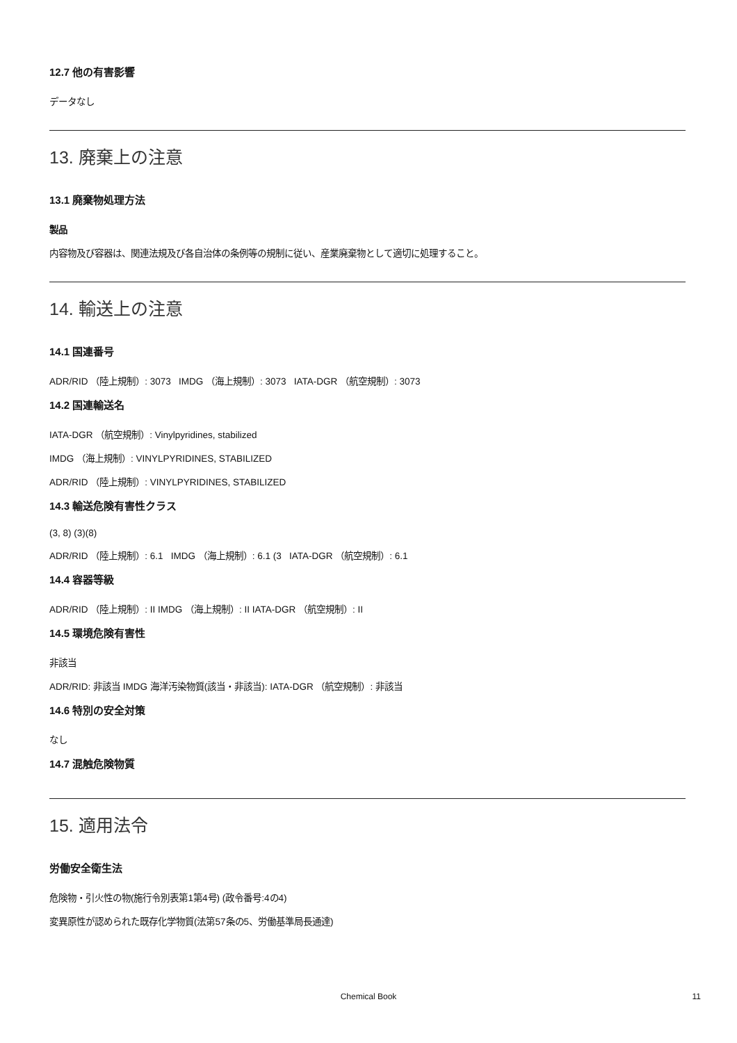12.7 他の有害影響
データなし
13. 廃棄上の注意
13.1 廃棄物処理方法
製品
内容物及び容器は、関連法規及び各自治体の条例等の規制に従い、産業廃棄物として適切に処理すること。
14. 輸送上の注意
14.1 国連番号
ADR/RID （陸上規制）: 3073 IMDG （海上規制）: 3073 IATA-DGR （航空規制）: 3073
14.2 国連輸送名
IATA-DGR （航空規制）: Vinylpyridines, stabilized
IMDG （海上規制）: VINYLPYRIDINES, STABILIZED
ADR/RID （陸上規制）: VINYLPYRIDINES, STABILIZED
14.3 輸送危険有害性クラス
(3, 8) (3)(8)
ADR/RID （陸上規制）: 6.1 IMDG （海上規制）: 6.1 (3 IATA-DGR （航空規制）: 6.1
14.4 容器等級
ADR/RID （陸上規制）: II IMDG （海上規制）: II IATA-DGR （航空規制）: II
14.5 環境危険有害性
非該当
ADR/RID: 非該当 IMDG 海洋汚染物質(該当・非該当): IATA-DGR （航空規制）: 非該当
14.6 特別の安全対策
なし
14.7 混触危険物質
15. 適用法令
労働安全衛生法
危険物・引火性の物(施行令別表第1第4号) (政令番号:4の4)
変異原性が認められた既存化学物質(法第57条の5、労働基準局長通達)
Chemical Book 11